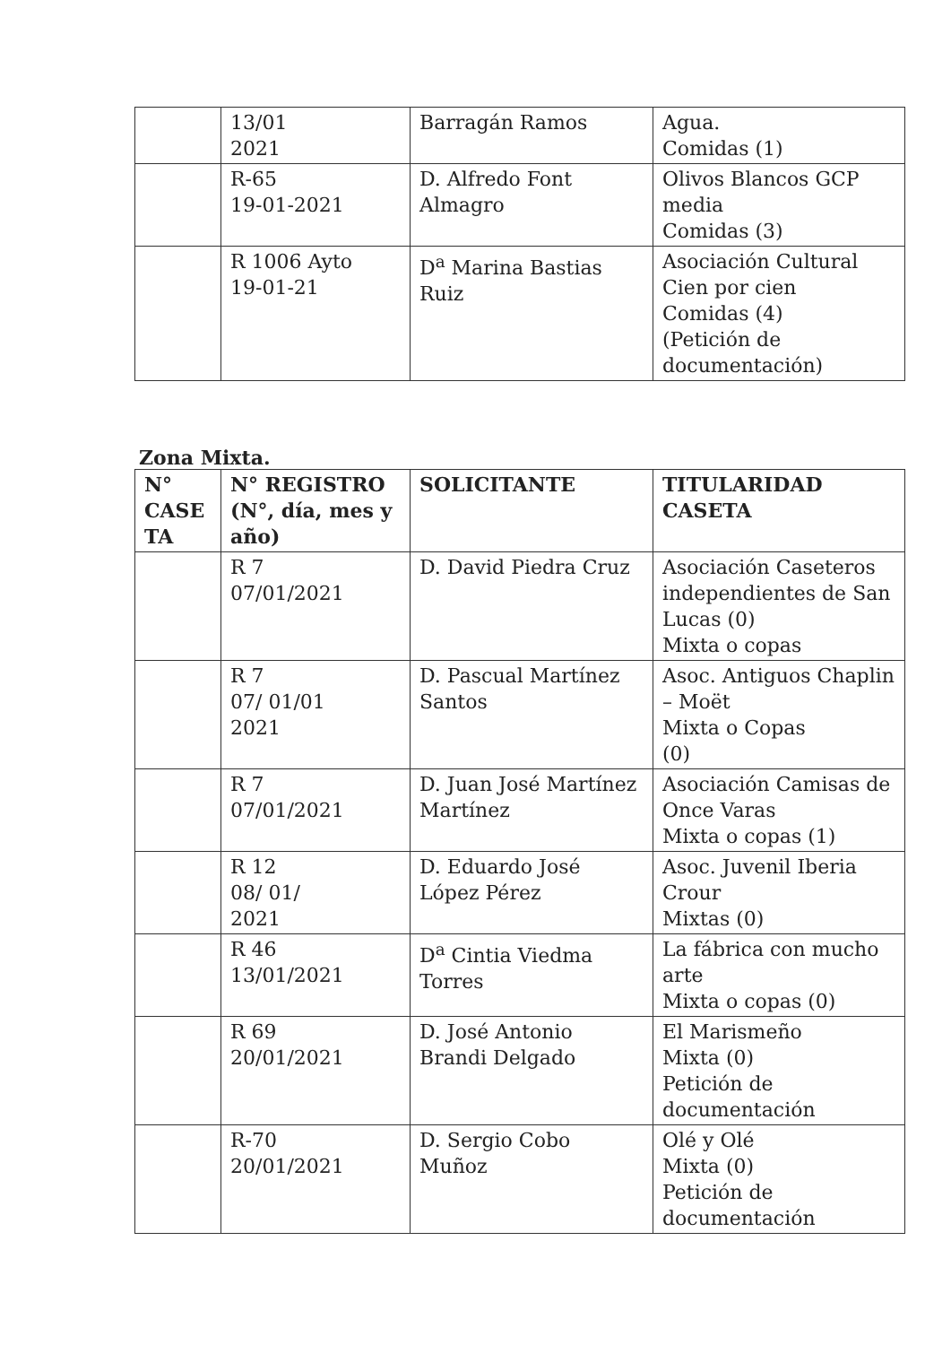| | 13/01 2021 | Barragán Ramos | Agua. Comidas (1) |
| | R-65 19-01-2021 | D. Alfredo Font Almagro | Olivos Blancos GCP media Comidas (3) |
| | R 1006 Ayto 19-01-21 | D<sup>a</sup> Marina Bastias Ruiz | Asociación Cultural Cien por cien Comidas (4) (Petición de documentación) |
Zona Mixta.
| N° CASE TA | N° REGISTRO (N°, día, mes y año) | SOLICITANTE | TITULARIDAD CASETA |
| --- | --- | --- | --- |
| | R 7 07/01/2021 | D. David Piedra Cruz | Asociación Caseteros independientes de San Lucas (0) Mixta o copas |
| | R 7 07/ 01/01 2021 | D. Pascual Martínez Santos | Asoc. Antiguos Chaplin – Moët Mixta o Copas (0) |
| | R 7 07/01/2021 | D. Juan José Martínez Martínez | Asociación Camisas de Once Varas Mixta o copas (1) |
| | R 12 08/ 01/ 2021 | D. Eduardo José López Pérez | Asoc. Juvenil Iberia Crour Mixtas (0) |
| | R 46 13/01/2021 | D<sup>a</sup> Cintia Viedma Torres | La fábrica con mucho arte Mixta o copas (0) |
| | R 69 20/01/2021 | D. José Antonio Brandi Delgado | El Marismeño Mixta (0) Petición de documentación |
| | R-70 20/01/2021 | D. Sergio Cobo Muñoz | Olé y Olé Mixta (0) Petición de documentación |